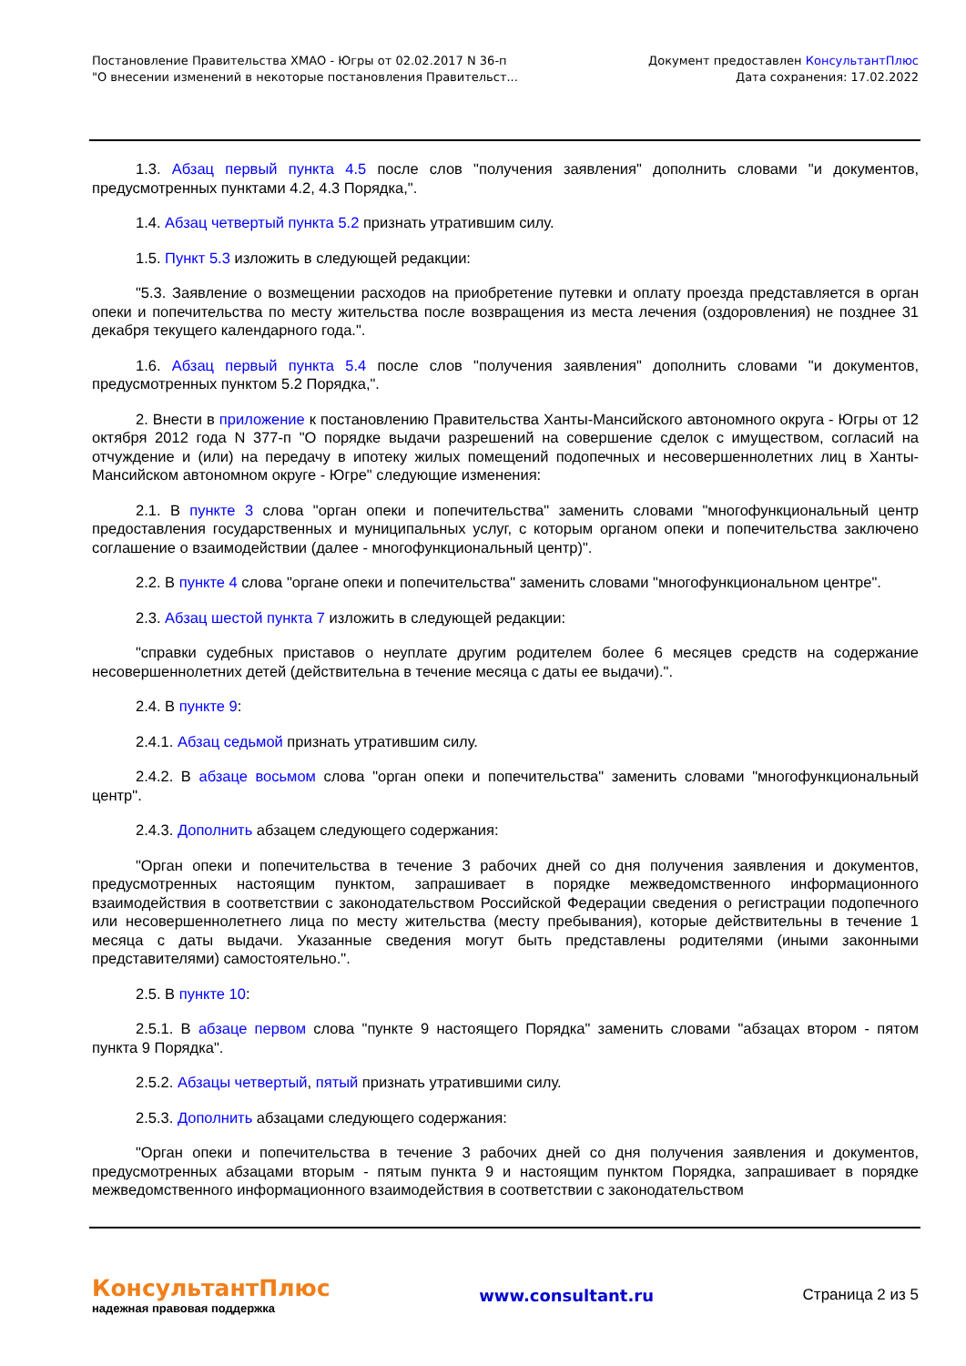Постановление Правительства ХМАО - Югры от 02.02.2017 N 36-п
"О внесении изменений в некоторые постановления Правительст...
Документ предоставлен КонсультантПлюс
Дата сохранения: 17.02.2022
1.3. Абзац первый пункта 4.5 после слов "получения заявления" дополнить словами "и документов, предусмотренных пунктами 4.2, 4.3 Порядка,".
1.4. Абзац четвертый пункта 5.2 признать утратившим силу.
1.5. Пункт 5.3 изложить в следующей редакции:
"5.3. Заявление о возмещении расходов на приобретение путевки и оплату проезда представляется в орган опеки и попечительства по месту жительства после возвращения из места лечения (оздоровления) не позднее 31 декабря текущего календарного года.".
1.6. Абзац первый пункта 5.4 после слов "получения заявления" дополнить словами "и документов, предусмотренных пунктом 5.2 Порядка,".
2. Внести в приложение к постановлению Правительства Ханты-Мансийского автономного округа - Югры от 12 октября 2012 года N 377-п "О порядке выдачи разрешений на совершение сделок с имуществом, согласий на отчуждение и (или) на передачу в ипотеку жилых помещений подопечных и несовершеннолетних лиц в Ханты-Мансийском автономном округе - Югре" следующие изменения:
2.1. В пункте 3 слова "орган опеки и попечительства" заменить словами "многофункциональный центр предоставления государственных и муниципальных услуг, с которым органом опеки и попечительства заключено соглашение о взаимодействии (далее - многофункциональный центр)".
2.2. В пункте 4 слова "органе опеки и попечительства" заменить словами "многофункциональном центре".
2.3. Абзац шестой пункта 7 изложить в следующей редакции:
"справки судебных приставов о неуплате другим родителем более 6 месяцев средств на содержание несовершеннолетних детей (действительна в течение месяца с даты ее выдачи).".
2.4. В пункте 9:
2.4.1. Абзац седьмой признать утратившим силу.
2.4.2. В абзаце восьмом слова "орган опеки и попечительства" заменить словами "многофункциональный центр".
2.4.3. Дополнить абзацем следующего содержания:
"Орган опеки и попечительства в течение 3 рабочих дней со дня получения заявления и документов, предусмотренных настоящим пунктом, запрашивает в порядке межведомственного информационного взаимодействия в соответствии с законодательством Российской Федерации сведения о регистрации подопечного или несовершеннолетнего лица по месту жительства (месту пребывания), которые действительны в течение 1 месяца с даты выдачи. Указанные сведения могут быть представлены родителями (иными законными представителями) самостоятельно.".
2.5. В пункте 10:
2.5.1. В абзаце первом слова "пункте 9 настоящего Порядка" заменить словами "абзацах втором - пятом пункта 9 Порядка".
2.5.2. Абзацы четвертый, пятый признать утратившими силу.
2.5.3. Дополнить абзацами следующего содержания:
"Орган опеки и попечительства в течение 3 рабочих дней со дня получения заявления и документов, предусмотренных абзацами вторым - пятым пункта 9 и настоящим пунктом Порядка, запрашивает в порядке межведомственного информационного взаимодействия в соответствии с законодательством
КонсультантПлюс
надежная правовая поддержка
www.consultant.ru Страница 2 из 5